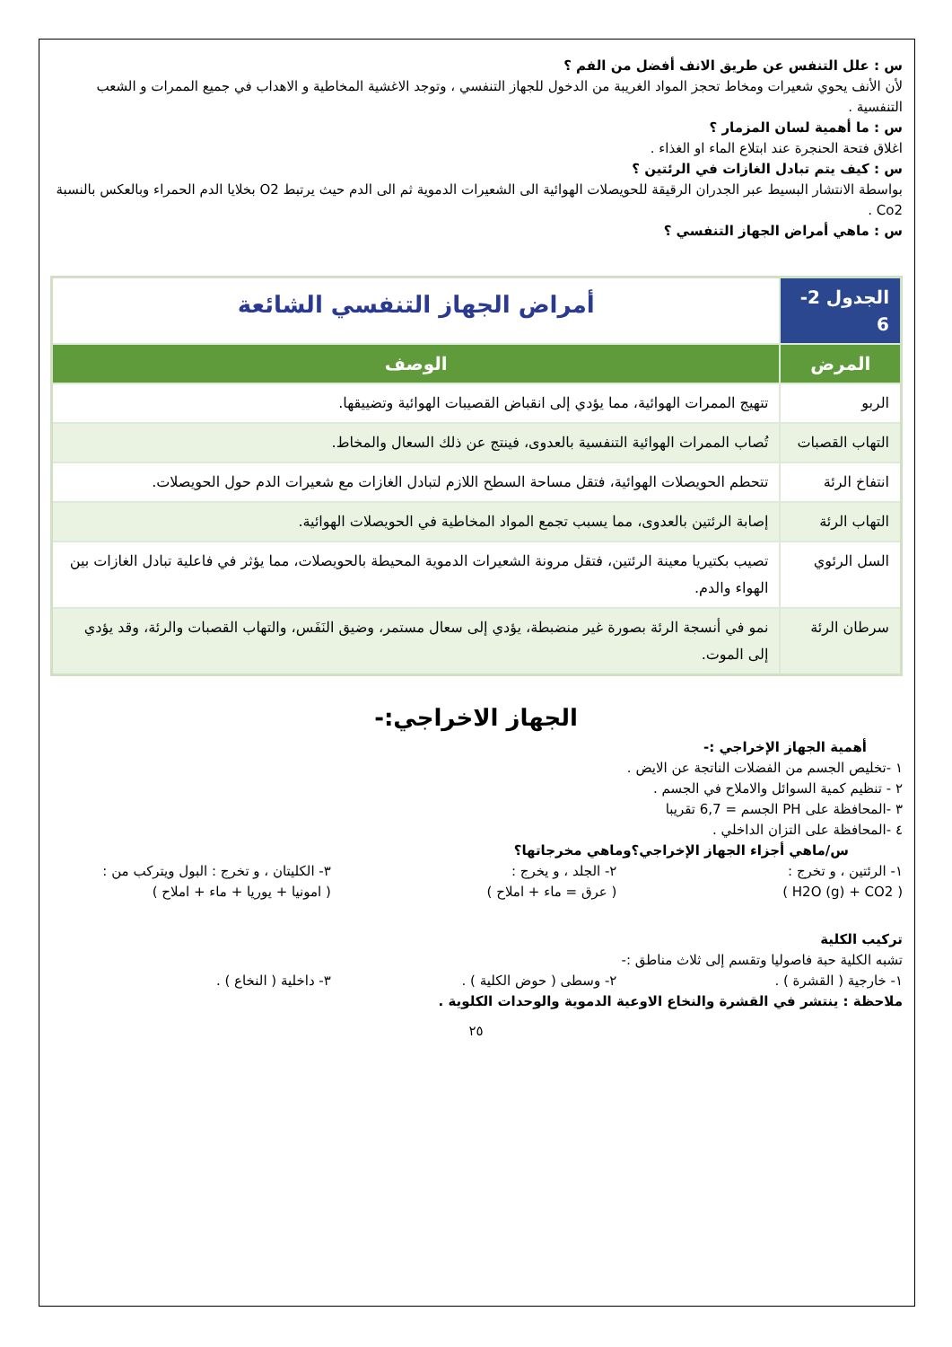س : علل التنفس عن طريق الانف أفضل من الفم ؟
لأن الأنف يحوي شعيرات ومخاط تحجز المواد الغريبة من الدخول للجهاز التنفسي ، وتوجد الاغشية المخاطية و الاهداب في جميع الممرات و الشعب التنفسية .
س : ما أهمية لسان المزمار ؟
اغلاق فتحة الحنجرة عند ابتلاع الماء او الغذاء .
س : كيف يتم تبادل الغازات في الرئتين ؟
بواسطة الانتشار البسيط عبر الجدران الرقيقة للحويصلات الهوائية الى الشعيرات الدموية ثم الى الدم حيث يرتبط O2 بخلايا الدم الحمراء وبالعكس بالنسبة Co2 .
س : ماهي أمراض الجهاز التنفسي ؟
| الجدول 2-6 | أمراض الجهاز التنفسي الشائعة |
| المرض | الوصف |
| الربو | تتهيج الممرات الهوائية، مما يؤدي إلى انقباض القصيبات الهوائية وتضييقها. |
| التهاب القصبات | تُصاب الممرات الهوائية التنفسية بالعدوى، فينتج عن ذلك السعال والمخاط. |
| انتفاخ الرئة | تتحطم الحويصلات الهوائية، فتقل مساحة السطح اللازم لتبادل الغازات مع شعيرات الدم حول الحويصلات. |
| التهاب الرئة | إصابة الرئتين بالعدوى، مما يسبب تجمع المواد المخاطية في الحويصلات الهوائية. |
| السل الرئوي | تصيب بكتيريا معينة الرئتين، فتقل مرونة الشعيرات الدموية المحيطة بالحويصلات، مما يؤثر في فاعلية تبادل الغازات بين الهواء والدم. |
| سرطان الرئة | نمو في أنسجة الرئة بصورة غير منضبطة، يؤدي إلى سعال مستمر، وضيق النَفَس، والتهاب القصبات والرئة، وقد يؤدي إلى الموت. |
الجهاز الاخراجي:-
أهمية الجهاز الإخراجي :-
١ -تخليص الجسم من الفضلات الناتجة عن الايض .
٢ - تنظيم كمية السوائل والاملاح في الجسم .
٣ -المحافظة على PH الجسم = 6,7 تقريبا
٤ -المحافظة على التزان الداخلي .
س/ماهي أجزاء الجهاز الإخراجي؟وماهي مخرجاتها؟
١- الرئتين ، و تخرج : ٢- الجلد ، و يخرج : ٣- الكليتان ، و تخرج : البول ويتركب من :
( H2O (g) + CO2 ) ( عرق = ماء + املاح ) ( امونيا + يوريا + ماء + املاح )
تركيب الكلية
تشبه الكلية حبة فاصوليا وتقسم إلى ثلاث مناطق :-
١- خارجية ( القشرة ) . ٢- وسطى ( حوض الكلية ) . ٣- داخلية ( النخاع ) .
ملاحظة : ينتشر في القشرة والنخاع الاوعية الدموية والوحدات الكلوية .
٢٥